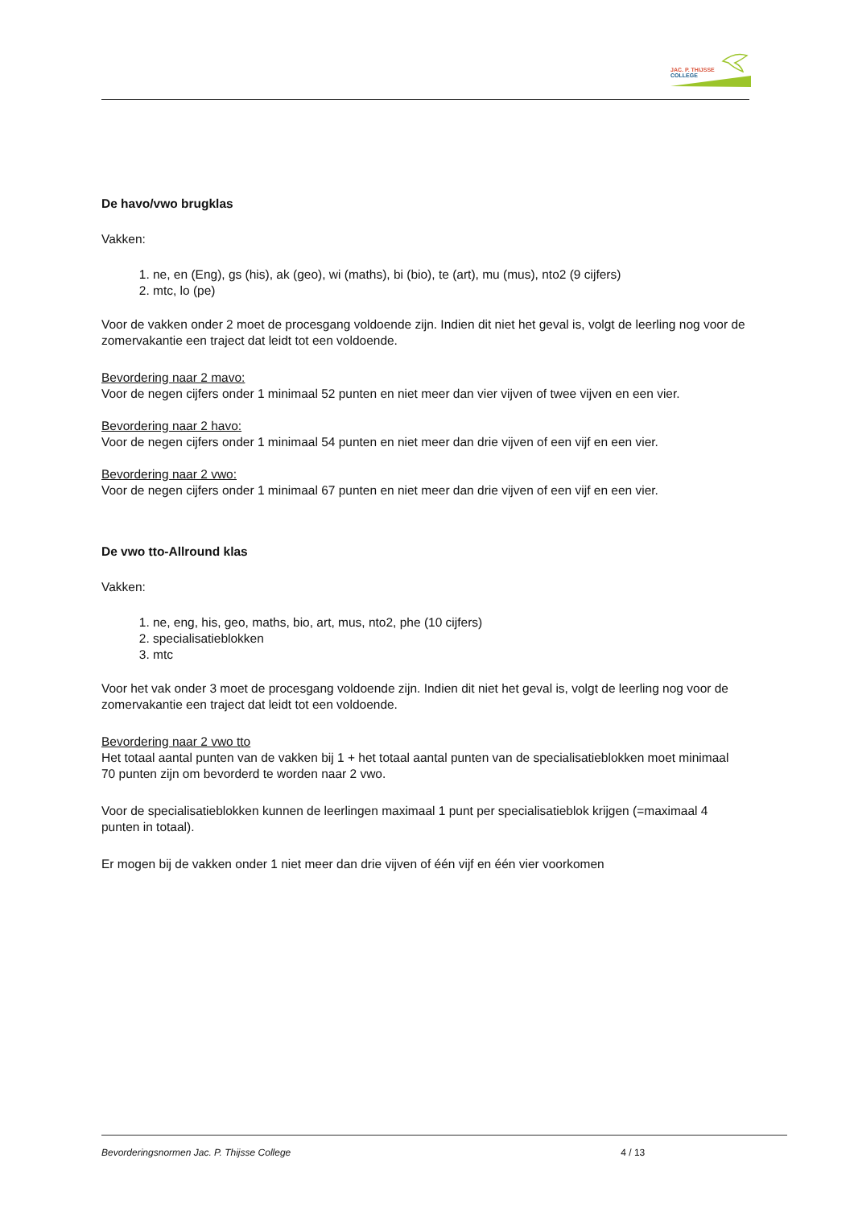JAC. P. THIJSSE
COLLEGE
De havo/vwo brugklas
Vakken:
1. ne, en (Eng), gs (his), ak (geo), wi (maths), bi (bio), te (art), mu (mus), nto2 (9 cijfers)
2. mtc, lo (pe)
Voor de vakken onder 2 moet de procesgang voldoende zijn. Indien dit niet het geval is, volgt de leerling nog voor de zomervakantie een traject dat leidt tot een voldoende.
Bevordering naar 2 mavo:
Voor de negen cijfers onder 1 minimaal 52 punten en niet meer dan vier vijven of twee vijven en een vier.
Bevordering naar 2 havo:
Voor de negen cijfers onder 1 minimaal 54 punten en niet meer dan drie vijven of een vijf en een vier.
Bevordering naar 2 vwo:
Voor de negen cijfers onder 1 minimaal 67 punten en niet meer dan drie vijven of een vijf en een vier.
De vwo tto-Allround klas
Vakken:
1. ne, eng, his, geo, maths, bio, art, mus, nto2, phe (10 cijfers)
2. specialisatieblokken
3. mtc
Voor het vak onder 3 moet de procesgang voldoende zijn. Indien dit niet het geval is, volgt de leerling nog voor de zomervakantie een traject dat leidt tot een voldoende.
Bevordering naar 2 vwo tto
Het totaal aantal punten van de vakken bij 1 + het totaal aantal punten van de specialisatieblokken moet minimaal 70 punten zijn om bevorderd te worden naar 2 vwo.
Voor de specialisatieblokken kunnen de leerlingen maximaal 1 punt per specialisatieblok krijgen (=maximaal 4 punten in totaal).
Er mogen bij de vakken onder 1 niet meer dan drie vijven of één vijf en één vier voorkomen
Bevorderingsnormen Jac. P. Thijsse College 4 / 13